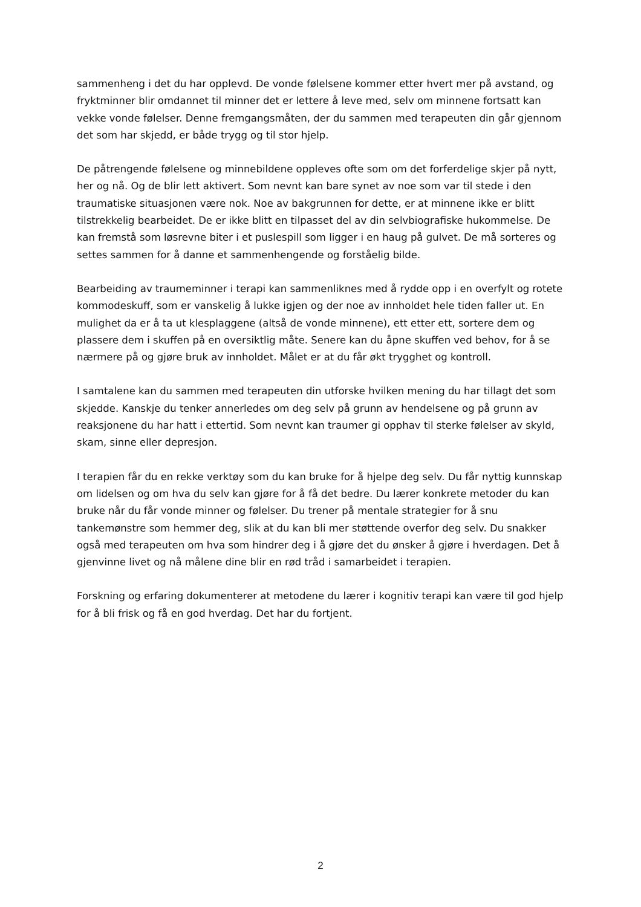sammenheng i det du har opplevd. De vonde følelsene kommer etter hvert mer på avstand, og fryktminner blir omdannet til minner det er lettere å leve med, selv om minnene fortsatt kan vekke vonde følelser. Denne fremgangsmåten, der du sammen med terapeuten din går gjennom det som har skjedd, er både trygg og til stor hjelp.
De påtrengende følelsene og minnebildene oppleves ofte som om det forferdelige skjer på nytt, her og nå. Og de blir lett aktivert. Som nevnt kan bare synet av noe som var til stede i den traumatiske situasjonen være nok. Noe av bakgrunnen for dette, er at minnene ikke er blitt tilstrekkelig bearbeidet. De er ikke blitt en tilpasset del av din selvbiografiske hukommelse. De kan fremstå som løsrevne biter i et puslespill som ligger i en haug på gulvet. De må sorteres og settes sammen for å danne et sammenhengende og forståelig bilde.
Bearbeiding av traumeminner i terapi kan sammenliknes med å rydde opp i en overfylt og rotete kommodeskuff, som er vanskelig å lukke igjen og der noe av innholdet hele tiden faller ut. En mulighet da er å ta ut klesplaggene (altså de vonde minnene), ett etter ett, sortere dem og plassere dem i skuffen på en oversiktlig måte. Senere kan du åpne skuffen ved behov, for å se nærmere på og gjøre bruk av innholdet. Målet er at du får økt trygghet og kontroll.
I samtalene kan du sammen med terapeuten din utforske hvilken mening du har tillagt det som skjedde. Kanskje du tenker annerledes om deg selv på grunn av hendelsene og på grunn av reaksjonene du har hatt i ettertid. Som nevnt kan traumer gi opphav til sterke følelser av skyld, skam, sinne eller depresjon.
I terapien får du en rekke verktøy som du kan bruke for å hjelpe deg selv. Du får nyttig kunnskap om lidelsen og om hva du selv kan gjøre for å få det bedre. Du lærer konkrete metoder du kan bruke når du får vonde minner og følelser. Du trener på mentale strategier for å snu tankemønstre som hemmer deg, slik at du kan bli mer støttende overfor deg selv. Du snakker også med terapeuten om hva som hindrer deg i å gjøre det du ønsker å gjøre i hverdagen. Det å gjenvinne livet og nå målene dine blir en rød tråd i samarbeidet i terapien.
Forskning og erfaring dokumenterer at metodene du lærer i kognitiv terapi kan være til god hjelp for å bli frisk og få en god hverdag. Det har du fortjent.
2